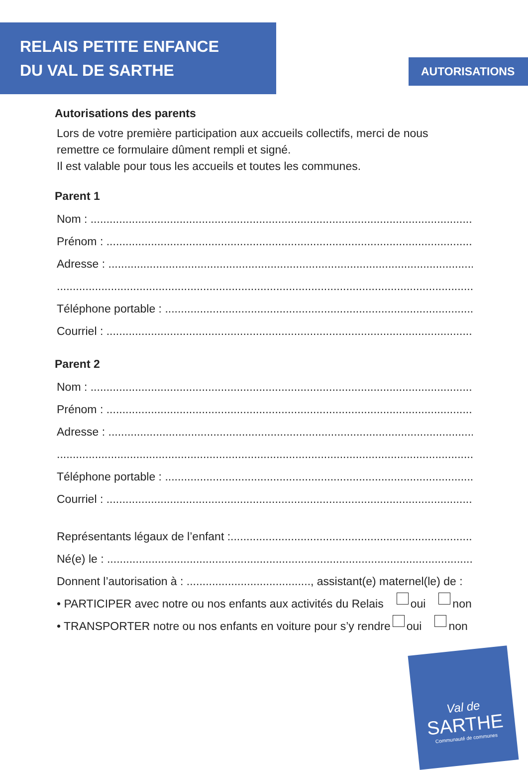RELAIS PETITE ENFANCE
DU VAL DE SARTHE
AUTORISATIONS
Autorisations des parents
Lors de votre première participation aux accueils collectifs, merci de nous remettre ce formulaire dûment rempli et signé.
Il est valable pour tous les accueils et toutes les communes.
Parent 1
Nom : ............................................................................................................................................
Prénom : ............................................................................................................................................
Adresse : ............................................................................................................................................
............................................................................................................................................................
Téléphone portable : ............................................................................................................................................
Courriel : ............................................................................................................................................
Parent 2
Nom : ............................................................................................................................................
Prénom : ............................................................................................................................................
Adresse : ............................................................................................................................................
............................................................................................................................................................
Téléphone portable : ............................................................................................................................................
Courriel : ............................................................................................................................................
Représentants légaux de l’enfant :............................................................................................................................................
Né(e) le : ............................................................................................................................................
Donnent l’autorisation à : ......................................., assistant(e) maternel(le) de :
• PARTICIPER avec notre ou nos enfants aux activités du Relais oui non
• TRANSPORTER notre ou nos enfants en voiture pour s’y rendre oui non
Val de
SARTHE
Communauté de communes